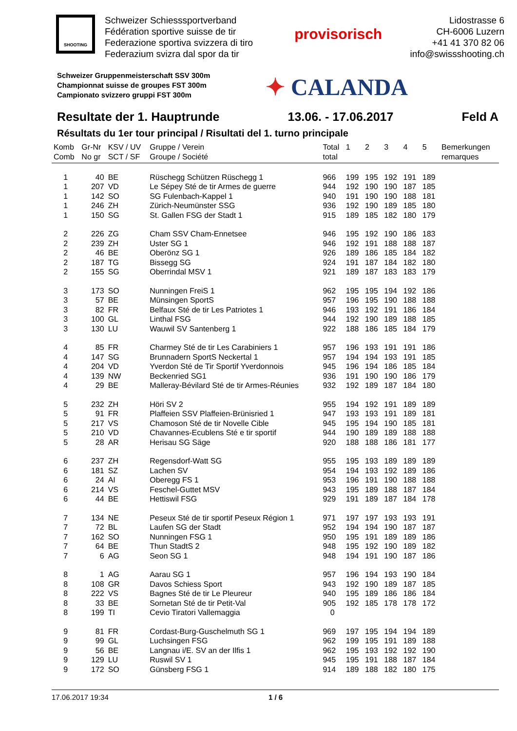SHOOTING
Schweizer Schiesssportverband
Fédération sportive suisse de tir
Federazione sportiva svizzera di tiro
Federazium svizra dal spor da tir
provisorisch
Lidostrasse 6
CH-6006 Luzern
+41 41 370 82 06
info@swissshooting.ch
Schweizer Gruppenmeisterschaft SSV 300m
Championnat suisse de groupes FST 300m
Campionato svizzero gruppi FST 300m
✦ CALANDA
Resultate der 1. Hauptrunde 13.06. - 17.06.2017 Feld A
Résultats du 1er tour principal / Risultati del 1. turno principale
| Komb Comb | Gr-Nr No gr | KSV / UV SCT / SF | Gruppe / Verein Groupe / Société | Total total | 1 | 2 | 3 | 4 | 5 | Bemerkungen remarques |
| --- | --- | --- | --- | --- | --- | --- | --- | --- | --- | --- |
| 1 | 40 | BE | Rüschegg Schützen Rüschegg 1 | 966 | 199 | 195 | 192 | 191 | 189 | |
| 1 | 207 | VD | Le Sépey Sté de tir Armes de guerre | 944 | 192 | 190 | 190 | 187 | 185 | |
| 1 | 142 | SO | SG Fulenbach-Kappel 1 | 940 | 191 | 190 | 190 | 188 | 181 | |
| 1 | 246 | ZH | Zürich-Neumünster SSG | 936 | 192 | 190 | 189 | 185 | 180 | |
| 1 | 150 | SG | St. Gallen FSG der Stadt 1 | 915 | 189 | 185 | 182 | 180 | 179 | |
| 2 | 226 | ZG | Cham SSV Cham-Ennetsee | 946 | 195 | 192 | 190 | 186 | 183 | |
| 2 | 239 | ZH | Uster SG 1 | 946 | 192 | 191 | 188 | 188 | 187 | |
| 2 | 46 | BE | Oberönz SG 1 | 926 | 189 | 186 | 185 | 184 | 182 | |
| 2 | 187 | TG | Bissegg SG | 924 | 191 | 187 | 184 | 182 | 180 | |
| 2 | 155 | SG | Oberrindal MSV 1 | 921 | 189 | 187 | 183 | 183 | 179 | |
| 3 | 173 | SO | Nunningen FreiS 1 | 962 | 195 | 195 | 194 | 192 | 186 | |
| 3 | 57 | BE | Münsingen SportS | 957 | 196 | 195 | 190 | 188 | 188 | |
| 3 | 82 | FR | Belfaux Sté de tir Les Patriotes 1 | 946 | 193 | 192 | 191 | 186 | 184 | |
| 3 | 100 | GL | Linthal FSG | 944 | 192 | 190 | 189 | 188 | 185 | |
| 3 | 130 | LU | Wauwil SV Santenberg 1 | 922 | 188 | 186 | 185 | 184 | 179 | |
| 4 | 85 | FR | Charmey Sté de tir Les Carabiniers 1 | 957 | 196 | 193 | 191 | 191 | 186 | |
| 4 | 147 | SG | Brunnadern SportS Neckertal 1 | 957 | 194 | 194 | 193 | 191 | 185 | |
| 4 | 204 | VD | Yverdon Sté de Tir Sportif Yverdonnois | 945 | 196 | 194 | 186 | 185 | 184 | |
| 4 | 139 | NW | Beckenried SG1 | 936 | 191 | 190 | 190 | 186 | 179 | |
| 4 | 29 | BE | Malleray-Bévilard Sté de tir Armes-Réunies | 932 | 192 | 189 | 187 | 184 | 180 | |
| 5 | 232 | ZH | Höri SV 2 | 955 | 194 | 192 | 191 | 189 | 189 | |
| 5 | 91 | FR | Plaffeien SSV Plaffeien-Brünisried 1 | 947 | 193 | 193 | 191 | 189 | 181 | |
| 5 | 217 | VS | Chamoson Sté de tir Novelle Cible | 945 | 195 | 194 | 190 | 185 | 181 | |
| 5 | 210 | VD | Chavannes-Ecublens Sté e tir sportif | 944 | 190 | 189 | 189 | 188 | 188 | |
| 5 | 28 | AR | Herisau SG Säge | 920 | 188 | 188 | 186 | 181 | 177 | |
| 6 | 237 | ZH | Regensdorf-Watt SG | 955 | 195 | 193 | 189 | 189 | 189 | |
| 6 | 181 | SZ | Lachen SV | 954 | 194 | 193 | 192 | 189 | 186 | |
| 6 | 24 | AI | Oberegg FS 1 | 953 | 196 | 191 | 190 | 188 | 188 | |
| 6 | 214 | VS | Feschel-Guttet MSV | 943 | 195 | 189 | 188 | 187 | 184 | |
| 6 | 44 | BE | Hettiswil FSG | 929 | 191 | 189 | 187 | 184 | 178 | |
| 7 | 134 | NE | Peseux Sté de tir sportif Peseux Région 1 | 971 | 197 | 197 | 193 | 193 | 191 | |
| 7 | 72 | BL | Laufen SG der Stadt | 952 | 194 | 194 | 190 | 187 | 187 | |
| 7 | 162 | SO | Nunningen FSG 1 | 950 | 195 | 191 | 189 | 189 | 186 | |
| 7 | 64 | BE | Thun StadtS 2 | 948 | 195 | 192 | 190 | 189 | 182 | |
| 7 | 6 | AG | Seon SG 1 | 948 | 194 | 191 | 190 | 187 | 186 | |
| 8 | 1 | AG | Aarau SG 1 | 957 | 196 | 194 | 193 | 190 | 184 | |
| 8 | 108 | GR | Davos Schiess Sport | 943 | 192 | 190 | 189 | 187 | 185 | |
| 8 | 222 | VS | Bagnes Sté de tir Le Pleureur | 940 | 195 | 189 | 186 | 186 | 184 | |
| 8 | 33 | BE | Sornetan Sté de tir Petit-Val | 905 | 192 | 185 | 178 | 178 | 172 | |
| 8 | 199 | TI | Cevio Tiratori Vallemaggia | 0 | | | | | | |
| 9 | 81 | FR | Cordast-Burg-Guschelmuth SG 1 | 969 | 197 | 195 | 194 | 194 | 189 | |
| 9 | 99 | GL | Luchsingen FSG | 962 | 199 | 195 | 191 | 189 | 188 | |
| 9 | 56 | BE | Langnau i/E. SV an der Ilfis 1 | 962 | 195 | 193 | 192 | 192 | 190 | |
| 9 | 129 | LU | Ruswil SV 1 | 945 | 195 | 191 | 188 | 187 | 184 | |
| 9 | 172 | SO | Günsberg FSG 1 | 914 | 189 | 188 | 182 | 180 | 175 | |
17.06.2017 19:34 1 / 6